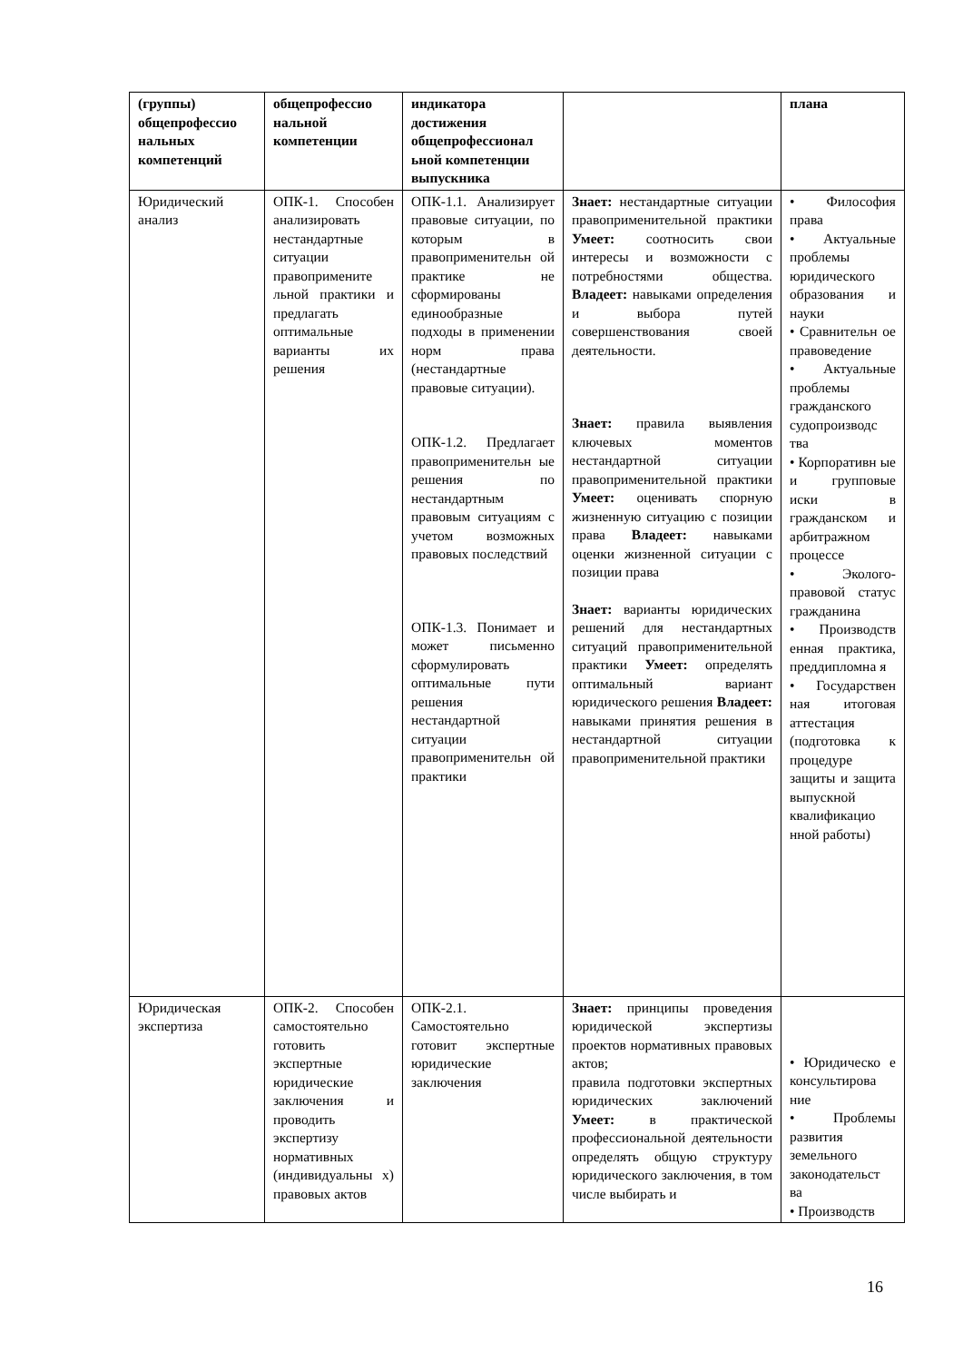| (группы) общепрофессио нальных компетенций | общепрофессио нальной компетенции | индикатора достижения общепрофессионал ьной компетенции выпускника | | плана |
| --- | --- | --- | --- | --- |
| Юридический анализ | ОПК-1. Способен анализировать нестандартные ситуации правопримените льной практики и предлагать оптимальные варианты их решения | ОПК-1.1. Анализирует правовые ситуации, по которым в правоприменительн ой практике не сформированы единообразные подходы в применении норм права (нестандартные правовые ситуации). ОПК-1.2. Предлагает правоприменительн ые решения по нестандартным правовым ситуациям с учетом возможных правовых последствий ОПК-1.3. Понимает и может письменно сформулировать оптимальные пути решения нестандартной ситуации правоприменительн ой практики | Знает: нестандартные ситуации правоприменительной практики Умеет: соотносить свои интересы и возможности с потребностями общества. Владеет: навыками определения и выбора путей совершенствования своей деятельности. Знает: правила выявления ключевых моментов нестандартной ситуации правоприменительной практики Умеет: оценивать спорную жизненную ситуацию с позиции права Владеет: навыками оценки жизненной ситуации с позиции права Знает: варианты юридических решений для нестандартных ситуаций правоприменительной практики Умеет: определять оптимальный вариант юридического решения Владеет: навыками принятия решения в нестандартной ситуации правоприменительной практики | • Философия права • Актуальные проблемы юридического образования и науки • Сравнительн ое правоведение • Актуальные проблемы гражданского судопроизводс тва • Корпоративн ые и групповые иски в гражданском и арбитражном процессе • Эколого-правовой статус гражданина • Производств енная практика, преддипломна я • Государствен ная итоговая аттестация (подготовка к процедуре защиты и защита выпускной квалификацио нной работы) |
| Юридическая экспертиза | ОПК-2. Способен самостоятельно готовить экспертные юридические заключения и проводить экспертизу нормативных (индивидуальны х) правовых актов | ОПК-2.1. Самостоятельно готовит экспертные юридические заключения | Знает: принципы проведения юридической экспертизы проектов нормативных правовых актов; правила подготовки экспертных юридических заключений Умеет: в практической профессиональной деятельности определять общую структуру юридического заключения, в том числе выбирать и | • Юридическо е консультирова ние • Проблемы развития земельного законодательст ва • Производств |
16